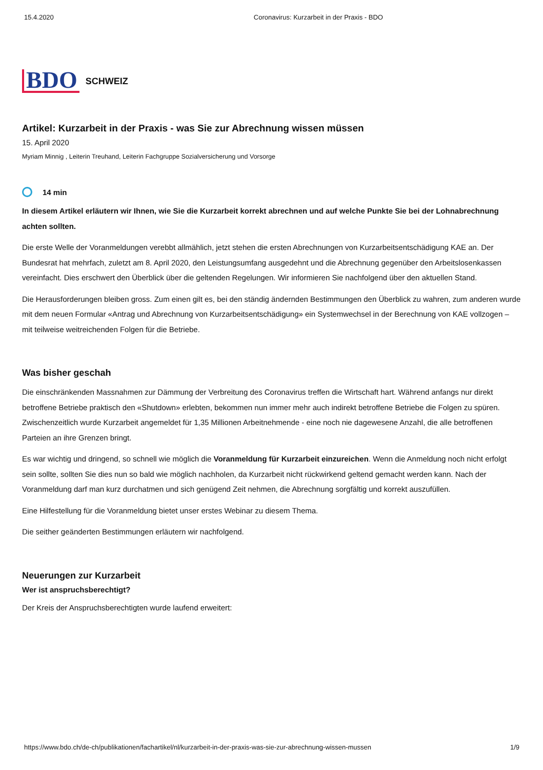15.4.2020 Coronavirus: Kurzarbeit in der Praxis - BDO
BDO SCHWEIZ
Artikel: Kurzarbeit in der Praxis - was Sie zur Abrechnung wissen müssen
15. April 2020
Myriam Minnig , Leiterin Treuhand, Leiterin Fachgruppe Sozialversicherung und Vorsorge
14 min
In diesem Artikel erläutern wir Ihnen, wie Sie die Kurzarbeit korrekt abrechnen und auf welche Punkte Sie bei der Lohnabrechnung achten sollten.
Die erste Welle der Voranmeldungen verebbt allmählich, jetzt stehen die ersten Abrechnungen von Kurzarbeitsentschädigung KAE an. Der Bundesrat hat mehrfach, zuletzt am 8. April 2020, den Leistungsumfang ausgedehnt und die Abrechnung gegenüber den Arbeitslosenkassen vereinfacht. Dies erschwert den Überblick über die geltenden Regelungen. Wir informieren Sie nachfolgend über den aktuellen Stand.
Die Herausforderungen bleiben gross. Zum einen gilt es, bei den ständig ändernden Bestimmungen den Überblick zu wahren, zum anderen wurde mit dem neuen Formular «Antrag und Abrechnung von Kurzarbeitsentschädigung» ein Systemwechsel in der Berechnung von KAE vollzogen – mit teilweise weitreichenden Folgen für die Betriebe.
Was bisher geschah
Die einschränkenden Massnahmen zur Dämmung der Verbreitung des Coronavirus treffen die Wirtschaft hart. Während anfangs nur direkt betroffene Betriebe praktisch den «Shutdown» erlebten, bekommen nun immer mehr auch indirekt betroffene Betriebe die Folgen zu spüren. Zwischenzeitlich wurde Kurzarbeit angemeldet für 1,35 Millionen Arbeitnehmende - eine noch nie dagewesene Anzahl, die alle betroffenen Parteien an ihre Grenzen bringt.
Es war wichtig und dringend, so schnell wie möglich die Voranmeldung für Kurzarbeit einzureichen. Wenn die Anmeldung noch nicht erfolgt sein sollte, sollten Sie dies nun so bald wie möglich nachholen, da Kurzarbeit nicht rückwirkend geltend gemacht werden kann. Nach der Voranmeldung darf man kurz durchatmen und sich genügend Zeit nehmen, die Abrechnung sorgfältig und korrekt auszufüllen.
Eine Hilfestellung für die Voranmeldung bietet unser erstes Webinar zu diesem Thema.
Die seither geänderten Bestimmungen erläutern wir nachfolgend.
Neuerungen zur Kurzarbeit
Wer ist anspruchsberechtigt?
Der Kreis der Anspruchsberechtigten wurde laufend erweitert:
https://www.bdo.ch/de-ch/publikationen/fachartikel/nl/kurzarbeit-in-der-praxis-was-sie-zur-abrechnung-wissen-mussen 1/9